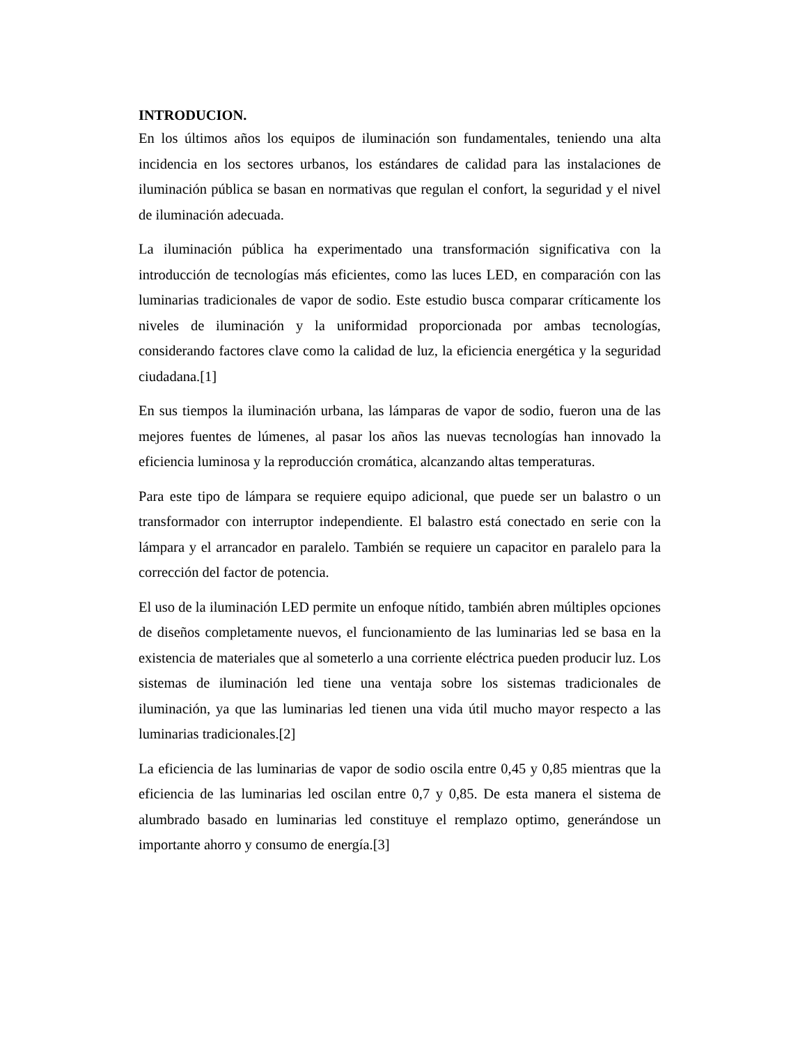INTRODUCION.
En los últimos años los equipos de iluminación son fundamentales, teniendo una alta incidencia en los sectores urbanos, los estándares de calidad para las instalaciones de iluminación pública se basan en normativas que regulan el confort, la seguridad y el nivel de iluminación adecuada.
La iluminación pública ha experimentado una transformación significativa con la introducción de tecnologías más eficientes, como las luces LED, en comparación con las luminarias tradicionales de vapor de sodio. Este estudio busca comparar críticamente los niveles de iluminación y la uniformidad proporcionada por ambas tecnologías, considerando factores clave como la calidad de luz, la eficiencia energética y la seguridad ciudadana.[1]
En sus tiempos la iluminación urbana, las lámparas de vapor de sodio, fueron una de las mejores fuentes de lúmenes, al pasar los años las nuevas tecnologías han innovado la eficiencia luminosa y la reproducción cromática, alcanzando altas temperaturas.
Para este tipo de lámpara se requiere equipo adicional, que puede ser un balastro o un transformador con interruptor independiente. El balastro está conectado en serie con la lámpara y el arrancador en paralelo. También se requiere un capacitor en paralelo para la corrección del factor de potencia.
El uso de la iluminación LED permite un enfoque nítido, también abren múltiples opciones de diseños completamente nuevos, el funcionamiento de las luminarias led se basa en la existencia de materiales que al someterlo a una corriente eléctrica pueden producir luz. Los sistemas de iluminación led tiene una ventaja sobre los sistemas tradicionales de iluminación, ya que las luminarias led tienen una vida útil mucho mayor respecto a las luminarias tradicionales.[2]
La eficiencia de las luminarias de vapor de sodio oscila entre 0,45 y 0,85 mientras que la eficiencia de las luminarias led oscilan entre 0,7 y 0,85. De esta manera el sistema de alumbrado basado en luminarias led constituye el remplazo optimo, generándose un importante ahorro y consumo de energía.[3]